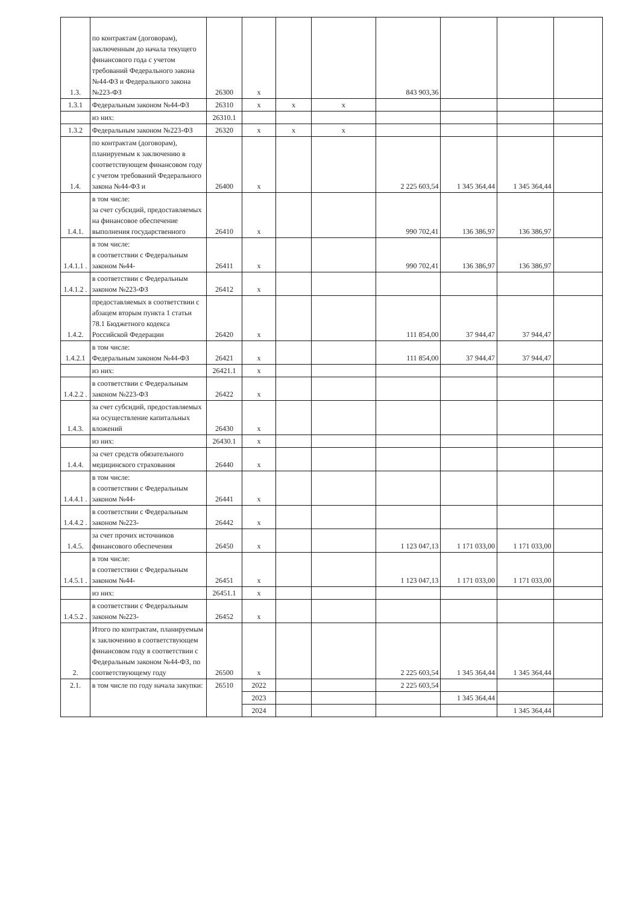| 1.3. | по контрактам (договорам), заключенным до начала текущего финансового года с учетом требований Федерального закона №44-ФЗ и Федерального закона №223-ФЗ | 26300 | x | | | 843 903,36 | | | |
| 1.3.1 | Федеральным законом №44-ФЗ | 26310 | x | x | x | | | | |
| | из них: | 26310.1 | | | | | | | |
| 1.3.2 | Федеральным законом №223-ФЗ | 26320 | x | x | x | | | | |
| 1.4. | по контрактам (договорам), планируемым к заключению в соответствующем финансовом году с учетом требований Федерального закона №44-ФЗ и | 26400 | x | | | 2 225 603,54 | 1 345 364,44 | 1 345 364,44 | |
| 1.4.1. | в том числе: за счет субсидий, предоставляемых на финансовое обеспечение выполнения государственного | 26410 | x | | | 990 702,41 | 136 386,97 | 136 386,97 | |
| 1.4.1.1 . | в том числе: в соответствии с Федеральным законом №44- | 26411 | x | | | 990 702,41 | 136 386,97 | 136 386,97 | |
| 1.4.1.2 . | в соответствии с Федеральным законом №223-ФЗ | 26412 | x | | | | | | |
| 1.4.2. | предоставляемых в соответствии с абзацем вторым пункта 1 статьи 78.1 Бюджетного кодекса Российской Федерации | 26420 | x | | | 111 854,00 | 37 944,47 | 37 944,47 | |
| 1.4.2.1 | в том числе: Федеральным законом №44-ФЗ | 26421 | x | | | 111 854,00 | 37 944,47 | 37 944,47 | |
| | из них: | 26421.1 | x | | | | | | |
| 1.4.2.2 . | в соответствии с Федеральным законом №223-ФЗ | 26422 | x | | | | | | |
| 1.4.3. | за счет субсидий, предоставляемых на осуществление капитальных вложений | 26430 | x | | | | | | |
| | из них: | 26430.1 | x | | | | | | |
| 1.4.4. | за счет средств обязательного медицинского страхования | 26440 | x | | | | | | |
| 1.4.4.1 . | в том числе: в соответствии с Федеральным законом №44- | 26441 | x | | | | | | |
| 1.4.4.2 . | в соответствии с Федеральным законом №223- | 26442 | x | | | | | | |
| 1.4.5. | за счет прочих источников финансового обеспечения | 26450 | x | | | 1 123 047,13 | 1 171 033,00 | 1 171 033,00 | |
| 1.4.5.1 . | в том числе: в соответствии с Федеральным законом №44- | 26451 | x | | | 1 123 047,13 | 1 171 033,00 | 1 171 033,00 | |
| | из них: | 26451.1 | x | | | | | | |
| 1.4.5.2 . | в соответствии с Федеральным законом №223- | 26452 | x | | | | | | |
| 2. | Итого по контрактам, планируемым к заключению в соответствующем финансовом году в соответствии с Федеральным законом №44-ФЗ, по соответствующему году | 26500 | x | | | 2 225 603,54 | 1 345 364,44 | 1 345 364,44 | |
| 2.1. | в том числе по году начала закупки: | 26510 | 2022 | | | 2 225 603,54 | | | |
| | | | 2023 | | | | 1 345 364,44 | | |
| | | | 2024 | | | | | 1 345 364,44 | |